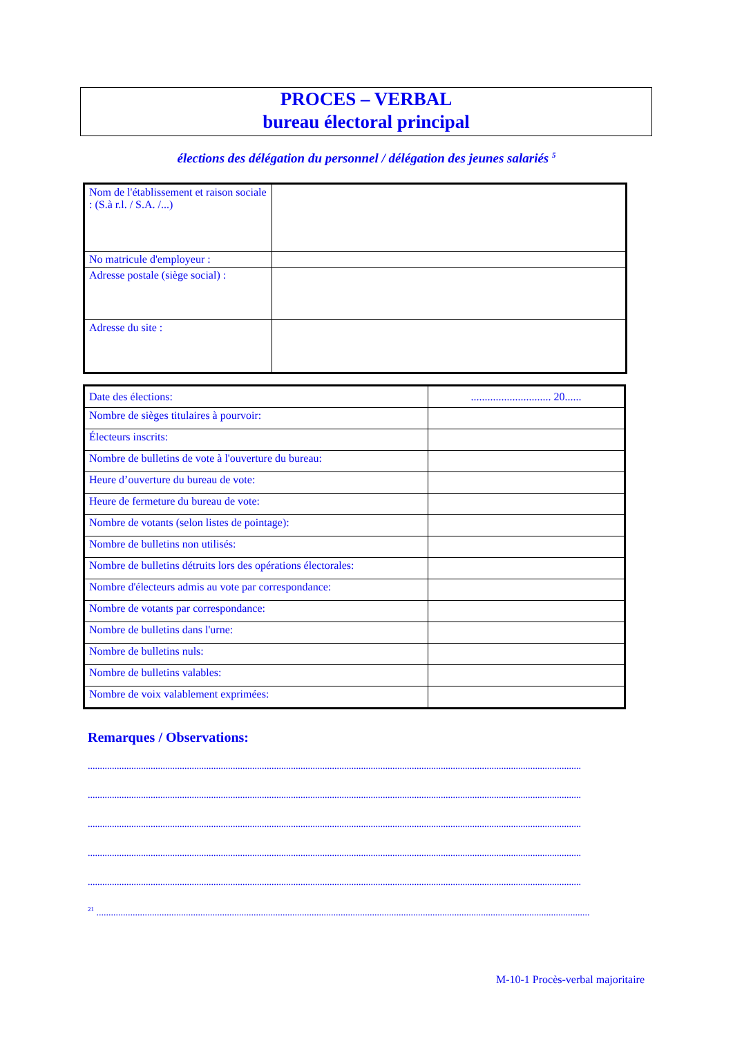PROCES – VERBAL
bureau électoral principal
élections des délégation du personnel / délégation des jeunes salariés <sup>5</sup>
| Nom de l'établissement et raison sociale : (S.à r.l. / S.A. /...) | |
| No matricule d'employeur : | |
| Adresse postale (siège social) : | |
| Adresse du site : | |
| Date des élections: | ............................. 20...... |
| Nombre de sièges titulaires à pourvoir: | |
| Électeurs inscrits: | |
| Nombre de bulletins de vote à l'ouverture du bureau: | |
| Heure d’ouverture du bureau de vote: | |
| Heure de fermeture du bureau de vote: | |
| Nombre de votants (selon listes de pointage): | |
| Nombre de bulletins non utilisés: | |
| Nombre de bulletins détruits lors des opérations électorales: | |
| Nombre d'électeurs admis au vote par correspondance: | |
| Nombre de votants par correspondance: | |
| Nombre de bulletins dans l'urne: | |
| Nombre de bulletins nuls: | |
| Nombre de bulletins valables: | |
| Nombre de voix valablement exprimées: | |
Remarques / Observations:
............................................................................................................................................................................................................
............................................................................................................................................................................................................
............................................................................................................................................................................................................
............................................................................................................................................................................................................
............................................................................................................................................................................................................
<sup>21</sup> ............................................................................................................................................................................................................
M-10-1 Procès-verbal majoritaire